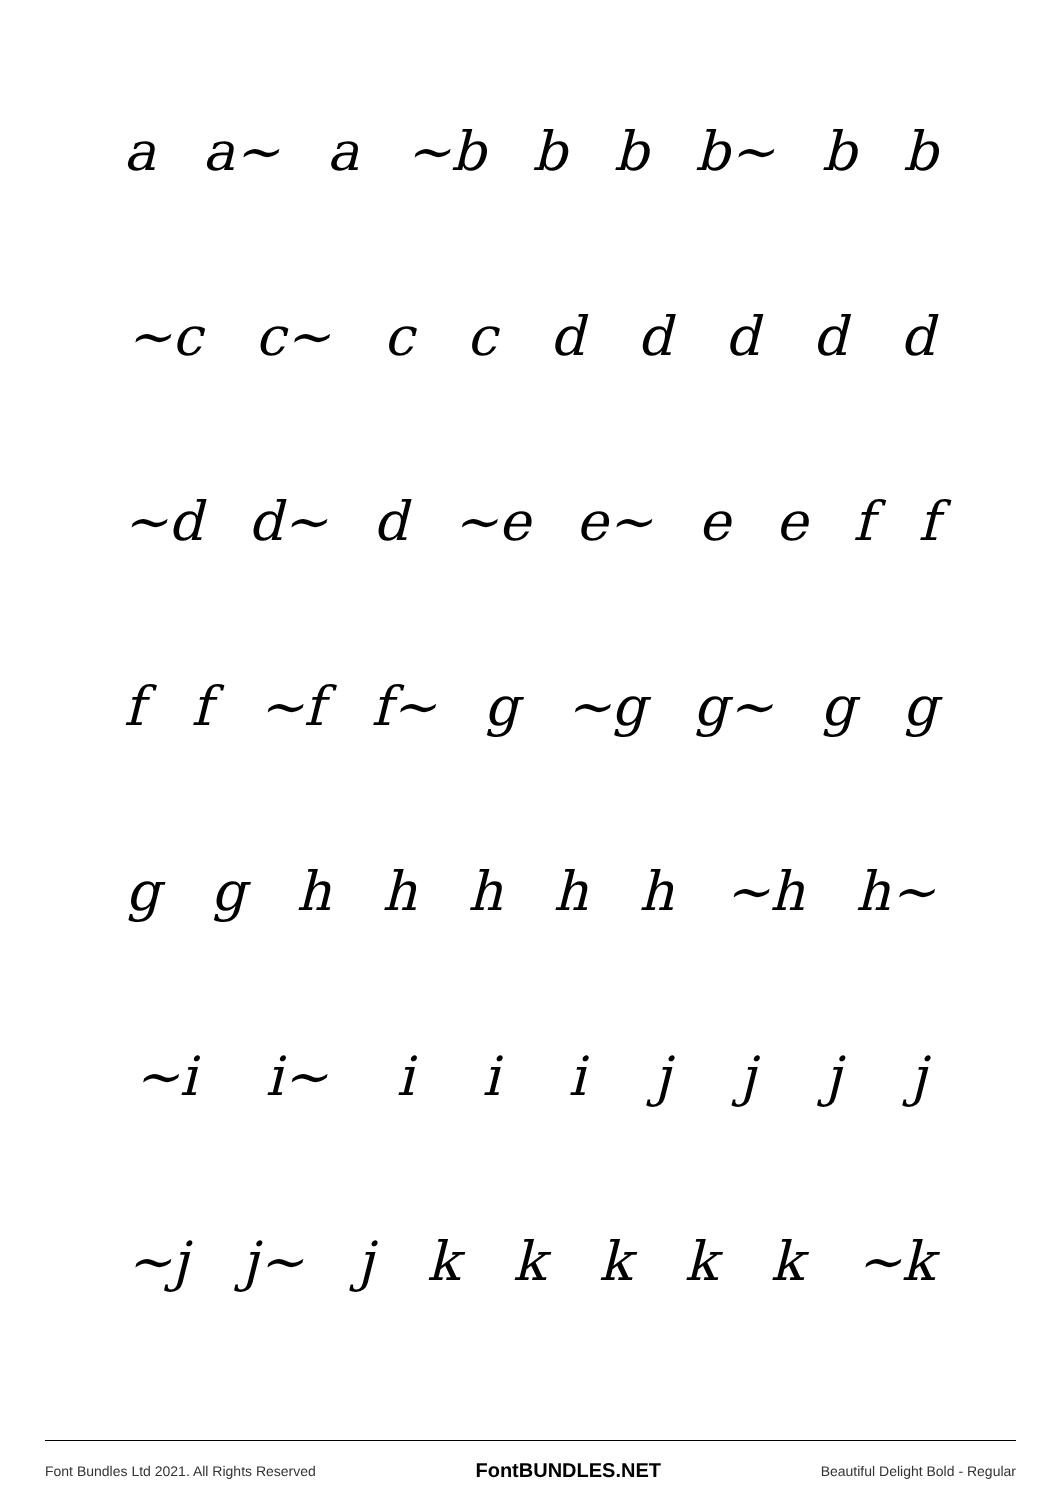a a~ a ~b bb b~ bb
~c c~ ccddddd
~d d~ d ~e e~ eeff
ff ~f f~ g ~g g~ gg
gghhhhh ~h h~
~i i~ iiijjjj
~j j~ jkkkkk ~k
Font Bundles Ltd 2021. All Rights Reserved FontBUNDLES.NET Beautiful Delight Bold - Regular